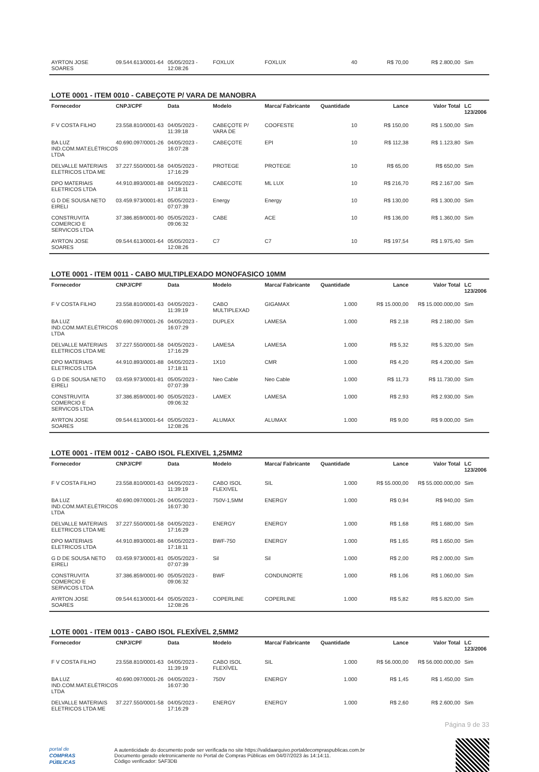| AYRTON JOSE SOARES | 09.544.613/0001-64 | 05/05/2023 - 12:08:26 | FOXLUX | FOXLUX | 40 | R$ 70,00 | R$ 2.800,00 | Sim |
LOTE 0001 - ITEM 0010 - CABEÇOTE P/ VARA DE MANOBRA
| Fornecedor | CNPJ/CPF | Data | Modelo | Marca/ Fabricante | Quantidade | Lance | Valor Total | LC 123/2006 |
| --- | --- | --- | --- | --- | --- | --- | --- | --- |
| F V COSTA FILHO | 23.558.810/0001-63 | 04/05/2023 - 11:39:18 | CABEÇOTE P/ VARA DE | COOFESTE | 10 | R$ 150,00 | R$ 1.500,00 | Sim |
| BA LUZ IND.COM.MAT.ELÉTRICOS LTDA | 40.690.097/0001-26 | 04/05/2023 - 16:07:28 | CABEÇOTE | EPI | 10 | R$ 112,38 | R$ 1.123,80 | Sim |
| DELVALLE MATERIAIS ELETRICOS LTDA ME | 37.227.550/0001-58 | 04/05/2023 - 17:16:29 | PROTEGE | PROTEGE | 10 | R$ 65,00 | R$ 650,00 | Sim |
| DPO MATERIAIS ELETRICOS LTDA | 44.910.893/0001-88 | 04/05/2023 - 17:18:11 | CABECOTE | ML LUX | 10 | R$ 216,70 | R$ 2.167,00 | Sim |
| G D DE SOUSA NETO EIRELI | 03.459.973/0001-81 | 05/05/2023 - 07:07:39 | Energy | Energy | 10 | R$ 130,00 | R$ 1.300,00 | Sim |
| CONSTRUVITA COMERCIO E SERVICOS LTDA | 37.386.859/0001-90 | 05/05/2023 - 09:06:32 | CABE | ACE | 10 | R$ 136,00 | R$ 1.360,00 | Sim |
| AYRTON JOSE SOARES | 09.544.613/0001-64 | 05/05/2023 - 12:08:26 | C7 | C7 | 10 | R$ 197,54 | R$ 1.975,40 | Sim |
LOTE 0001 - ITEM 0011 - CABO MULTIPLEXADO MONOFASICO 10MM
| Fornecedor | CNPJ/CPF | Data | Modelo | Marca/ Fabricante | Quantidade | Lance | Valor Total | LC 123/2006 |
| --- | --- | --- | --- | --- | --- | --- | --- | --- |
| F V COSTA FILHO | 23.558.810/0001-63 | 04/05/2023 - 11:39:19 | CABO MULTIPLEXAD | GIGAMAX | 1.000 | R$ 15.000,00 | R$ 15.000.000,00 | Sim |
| BA LUZ IND.COM.MAT.ELÉTRICOS LTDA | 40.690.097/0001-26 | 04/05/2023 - 16:07:29 | DUPLEX | LAMESA | 1.000 | R$ 2,18 | R$ 2.180,00 | Sim |
| DELVALLE MATERIAIS ELETRICOS LTDA ME | 37.227.550/0001-58 | 04/05/2023 - 17:16:29 | LAMESA | LAMESA | 1.000 | R$ 5,32 | R$ 5.320,00 | Sim |
| DPO MATERIAIS ELETRICOS LTDA | 44.910.893/0001-88 | 04/05/2023 - 17:18:11 | 1X10 | CMR | 1.000 | R$ 4,20 | R$ 4.200,00 | Sim |
| G D DE SOUSA NETO EIRELI | 03.459.973/0001-81 | 05/05/2023 - 07:07:39 | Neo Cable | Neo Cable | 1.000 | R$ 11,73 | R$ 11.730,00 | Sim |
| CONSTRUVITA COMERCIO E SERVICOS LTDA | 37.386.859/0001-90 | 05/05/2023 - 09:06:32 | LAMEX | LAMESA | 1.000 | R$ 2,93 | R$ 2.930,00 | Sim |
| AYRTON JOSE SOARES | 09.544.613/0001-64 | 05/05/2023 - 12:08:26 | ALUMAX | ALUMAX | 1.000 | R$ 9,00 | R$ 9.000,00 | Sim |
LOTE 0001 - ITEM 0012 - CABO ISOL FLEXIVEL 1,25MM2
| Fornecedor | CNPJ/CPF | Data | Modelo | Marca/ Fabricante | Quantidade | Lance | Valor Total | LC 123/2006 |
| --- | --- | --- | --- | --- | --- | --- | --- | --- |
| F V COSTA FILHO | 23.558.810/0001-63 | 04/05/2023 - 11:39:19 | CABO ISOL FLEXIVEL | SIL | 1.000 | R$ 55.000,00 | R$ 55.000.000,00 | Sim |
| BA LUZ IND.COM.MAT.ELÉTRICOS LTDA | 40.690.097/0001-26 | 04/05/2023 - 16:07:30 | 750V-1,5MM | ENERGY | 1.000 | R$ 0,94 | R$ 940,00 | Sim |
| DELVALLE MATERIAIS ELETRICOS LTDA ME | 37.227.550/0001-58 | 04/05/2023 - 17:16:29 | ENERGY | ENERGY | 1.000 | R$ 1,68 | R$ 1.680,00 | Sim |
| DPO MATERIAIS ELETRICOS LTDA | 44.910.893/0001-88 | 04/05/2023 - 17:18:11 | BWF-750 | ENERGY | 1.000 | R$ 1,65 | R$ 1.650,00 | Sim |
| G D DE SOUSA NETO EIRELI | 03.459.973/0001-81 | 05/05/2023 - 07:07:39 | Sil | Sil | 1.000 | R$ 2,00 | R$ 2.000,00 | Sim |
| CONSTRUVITA COMERCIO E SERVICOS LTDA | 37.386.859/0001-90 | 05/05/2023 - 09:06:32 | BWF | CONDUNORTE | 1.000 | R$ 1,06 | R$ 1.060,00 | Sim |
| AYRTON JOSE SOARES | 09.544.613/0001-64 | 05/05/2023 - 12:08:26 | COPERLINE | COPERLINE | 1.000 | R$ 5,82 | R$ 5.820,00 | Sim |
LOTE 0001 - ITEM 0013 - CABO ISOL FLEXÍVEL 2,5MM2
| Fornecedor | CNPJ/CPF | Data | Modelo | Marca/ Fabricante | Quantidade | Lance | Valor Total | LC 123/2006 |
| --- | --- | --- | --- | --- | --- | --- | --- | --- |
| F V COSTA FILHO | 23.558.810/0001-63 | 04/05/2023 - 11:39:19 | CABO ISOL FLEXÍVEL | SIL | 1.000 | R$ 56.000,00 | R$ 56.000.000,00 | Sim |
| BA LUZ IND.COM.MAT.ELÉTRICOS LTDA | 40.690.097/0001-26 | 04/05/2023 - 16:07:30 | 750V | ENERGY | 1.000 | R$ 1,45 | R$ 1.450,00 | Sim |
| DELVALLE MATERIAIS ELETRICOS LTDA ME | 37.227.550/0001-58 | 04/05/2023 - 17:16:29 | ENERGY | ENERGY | 1.000 | R$ 2,60 | R$ 2.600,00 | Sim |
Página 9 de 33
portal de
COMPRAS
PÚBLICAS
A autenticidade do documento pode ser verificada no site https://validaarquivo.portaldecompraspublicas.com.br
Documento gerado eletronicamente no Portal de Compras Públicas em 04/07/2023 às 14:14:11.
Código verificador: 5AF3DB